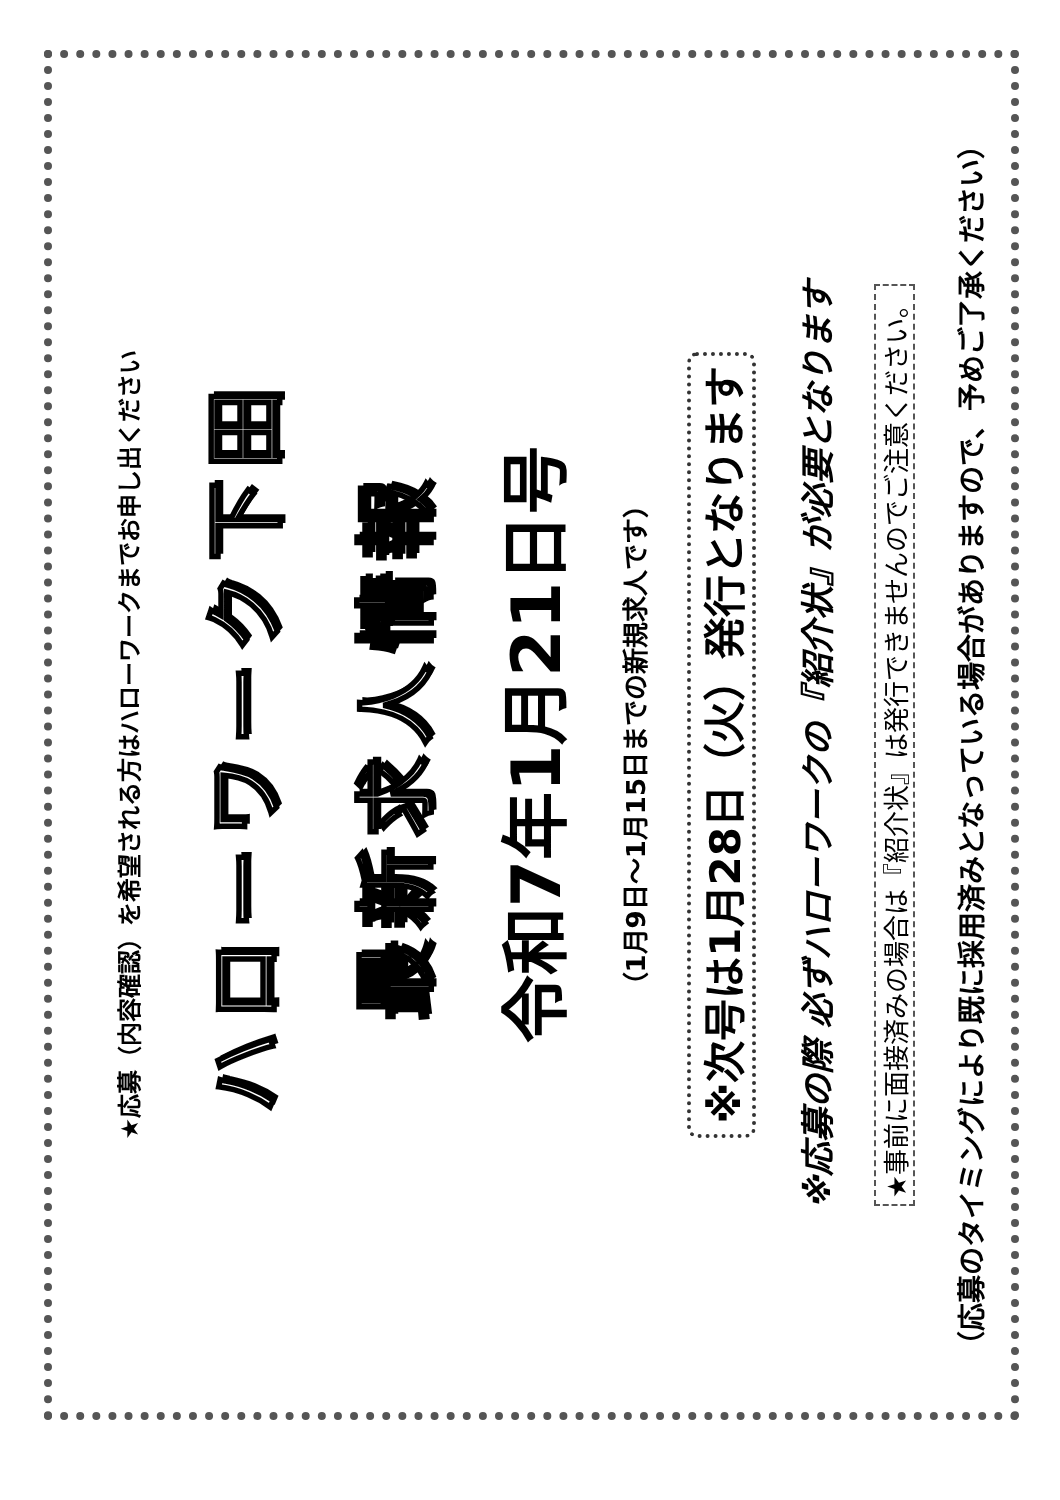★応募（内容確認）を希望される方はハローワークまでお申し出ください
ハローワーク下田
最新求人情報
令和7年1月21日号
（1月9日～1月15日までの新規求人です）
※次号は1月28日（火）発行となります
※応募の際 必ずハローワークの『紹介状』が必要となります
★事前に面接済みの場合は『紹介状』は発行できませんのでご注意ください。
（応募のタイミングにより既に採用済みとなっている場合がありますので、予めご了承ください）